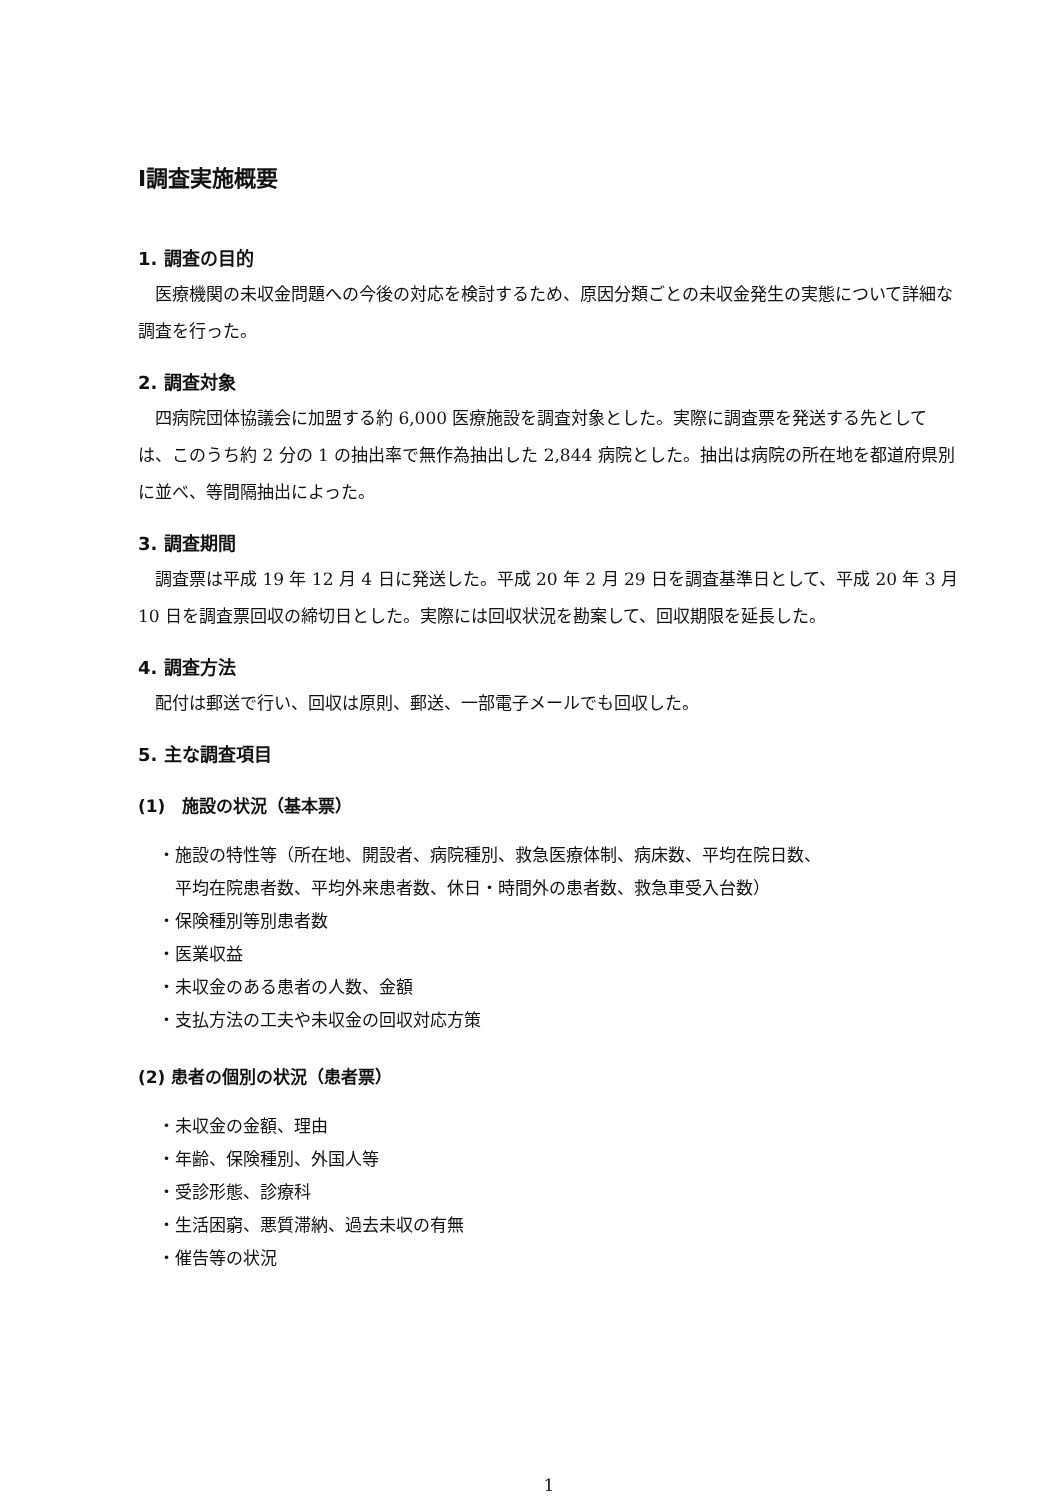Ⅰ調査実施概要
1. 調査の目的
医療機関の未収金問題への今後の対応を検討するため、原因分類ごとの未収金発生の実態について詳細な調査を行った。
2. 調査対象
四病院団体協議会に加盟する約 6,000 医療施設を調査対象とした。実際に調査票を発送する先としては、このうち約 2 分の 1 の抽出率で無作為抽出した 2,844 病院とした。抽出は病院の所在地を都道府県別に並べ、等間隔抽出によった。
3. 調査期間
調査票は平成 19 年 12 月 4 日に発送した。平成 20 年 2 月 29 日を調査基準日として、平成 20 年 3 月 10 日を調査票回収の締切日とした。実際には回収状況を勘案して、回収期限を延長した。
4. 調査方法
配付は郵送で行い、回収は原則、郵送、一部電子メールでも回収した。
5. 主な調査項目
(1)　施設の状況（基本票）
・施設の特性等（所在地、開設者、病院種別、救急医療体制、病床数、平均在院日数、
平均在院患者数、平均外来患者数、休日・時間外の患者数、救急車受入台数）
・保険種別等別患者数
・医業収益
・未収金のある患者の人数、金額
・支払方法の工夫や未収金の回収対応方策
(2) 患者の個別の状況（患者票）
・未収金の金額、理由
・年齢、保険種別、外国人等
・受診形態、診療科
・生活困窮、悪質滞納、過去未収の有無
・催告等の状況
1